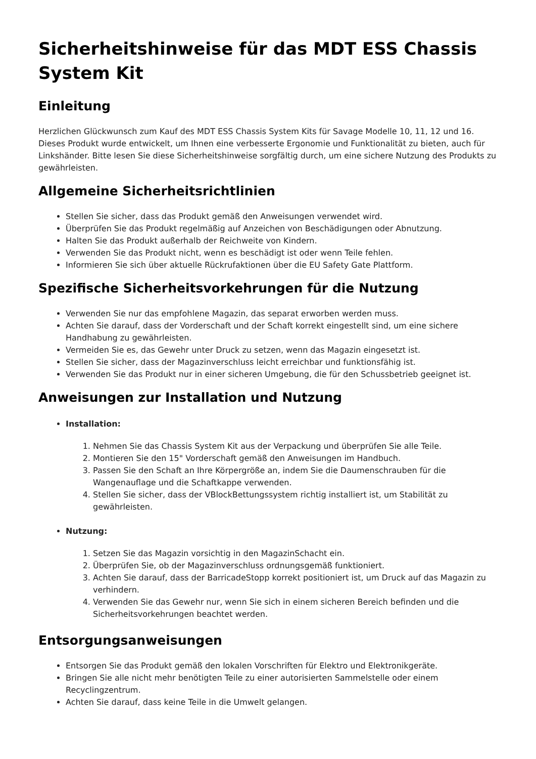Sicherheitshinweise für das MDT ESS Chassis System Kit
Einleitung
Herzlichen Glückwunsch zum Kauf des MDT ESS Chassis System Kits für Savage Modelle 10, 11, 12 und 16. Dieses Produkt wurde entwickelt, um Ihnen eine verbesserte Ergonomie und Funktionalität zu bieten, auch für Linkshänder. Bitte lesen Sie diese Sicherheitshinweise sorgfältig durch, um eine sichere Nutzung des Produkts zu gewährleisten.
Allgemeine Sicherheitsrichtlinien
Stellen Sie sicher, dass das Produkt gemäß den Anweisungen verwendet wird.
Überprüfen Sie das Produkt regelmäßig auf Anzeichen von Beschädigungen oder Abnutzung.
Halten Sie das Produkt außerhalb der Reichweite von Kindern.
Verwenden Sie das Produkt nicht, wenn es beschädigt ist oder wenn Teile fehlen.
Informieren Sie sich über aktuelle Rückrufaktionen über die EU Safety Gate Plattform.
Spezifische Sicherheitsvorkehrungen für die Nutzung
Verwenden Sie nur das empfohlene Magazin, das separat erworben werden muss.
Achten Sie darauf, dass der Vorderschaft und der Schaft korrekt eingestellt sind, um eine sichere Handhabung zu gewährleisten.
Vermeiden Sie es, das Gewehr unter Druck zu setzen, wenn das Magazin eingesetzt ist.
Stellen Sie sicher, dass der Magazinverschluss leicht erreichbar und funktionsfähig ist.
Verwenden Sie das Produkt nur in einer sicheren Umgebung, die für den Schussbetrieb geeignet ist.
Anweisungen zur Installation und Nutzung
Installation:
1. Nehmen Sie das Chassis System Kit aus der Verpackung und überprüfen Sie alle Teile.
2. Montieren Sie den 15" Vorderschaft gemäß den Anweisungen im Handbuch.
3. Passen Sie den Schaft an Ihre Körpergröße an, indem Sie die Daumenschrauben für die Wangenauflage und die Schaftkappe verwenden.
4. Stellen Sie sicher, dass der VBlockBettungssystem richtig installiert ist, um Stabilität zu gewährleisten.
Nutzung:
1. Setzen Sie das Magazin vorsichtig in den MagazinSchacht ein.
2. Überprüfen Sie, ob der Magazinverschluss ordnungsgemäß funktioniert.
3. Achten Sie darauf, dass der BarricadeStopp korrekt positioniert ist, um Druck auf das Magazin zu verhindern.
4. Verwenden Sie das Gewehr nur, wenn Sie sich in einem sicheren Bereich befinden und die Sicherheitsvorkehrungen beachtet werden.
Entsorgungsanweisungen
Entsorgen Sie das Produkt gemäß den lokalen Vorschriften für Elektro und Elektronikgeräte.
Bringen Sie alle nicht mehr benötigten Teile zu einer autorisierten Sammelstelle oder einem Recyclingzentrum.
Achten Sie darauf, dass keine Teile in die Umwelt gelangen.